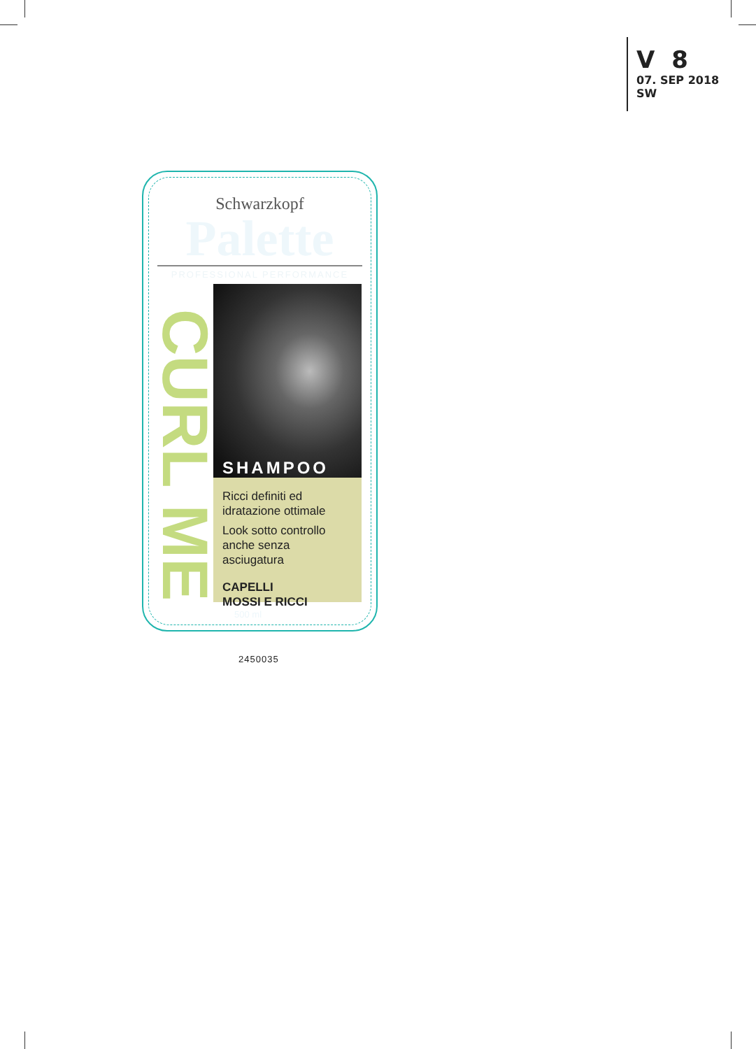V 8
07. SEP 2018
SW
Schwarzkopf
Palette
PROFESSIONAL PERFORMANCE
CURL ME
SHAMPOO
Ricci definiti ed idratazione ottimale
Look sotto controllo anche senza asciugatura
CAPELLI
MOSSI E RICCI
500 ml
2450035